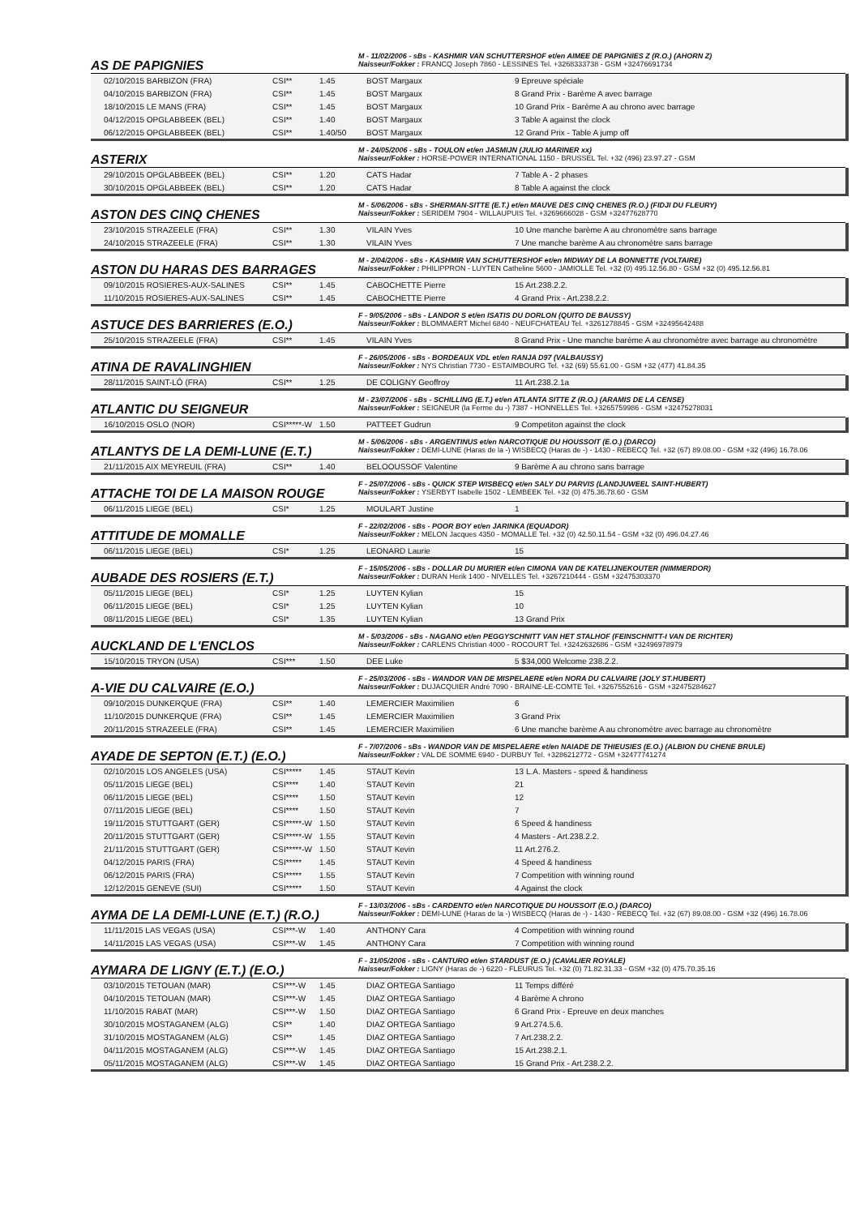AS DE PAPIGNIES
M - 11/02/2006 - sBs - KASHMIR VAN SCHUTTERSHOF et/en AIMEE DE PAPIGNIES Z (R.O.) (AHORN Z)
Naisseur/Fokker : FRANCQ Joseph 7860 - LESSINES Tel. +3268333738 - GSM +32476691734
| 02/10/2015 BARBIZON (FRA) | CSI** | 1.45 | BOST Margaux | 9 Epreuve spéciale |
| 04/10/2015 BARBIZON (FRA) | CSI** | 1.45 | BOST Margaux | 8 Grand Prix - Barème A avec barrage |
| 18/10/2015 LE MANS (FRA) | CSI** | 1.45 | BOST Margaux | 10 Grand Prix - Barème A au chrono avec barrage |
| 04/12/2015 OPGLABBEEK (BEL) | CSI** | 1.40 | BOST Margaux | 3 Table A against the clock |
| 06/12/2015 OPGLABBEEK (BEL) | CSI** | 1.40/50 | BOST Margaux | 12 Grand Prix - Table A jump off |
ASTERIX
M - 24/05/2006 - sBs - TOULON et/en JASMIJN (JULIO MARINER xx)
Naisseur/Fokker : HORSE-POWER INTERNATIONAL 1150 - BRUSSEL Tel. +32 (496) 23.97.27 - GSM
| 29/10/2015 OPGLABBEEK (BEL) | CSI** | 1.20 | CATS Hadar | 7 Table A - 2 phases |
| 30/10/2015 OPGLABBEEK (BEL) | CSI** | 1.20 | CATS Hadar | 8 Table A against the clock |
ASTON DES CINQ CHENES
M - 5/06/2006 - sBs - SHERMAN-SITTE (E.T.) et/en MAUVE DES CINQ CHENES (R.O.) (FIDJI DU FLEURY)
Naisseur/Fokker : SERIDEM 7904 - WILLAUPUIS Tel. +3269666028 - GSM +32477628770
| 23/10/2015 STRAZEELE (FRA) | CSI** | 1.30 | VILAIN Yves | 10 Une manche barème A au chronomètre sans barrage |
| 24/10/2015 STRAZEELE (FRA) | CSI** | 1.30 | VILAIN Yves | 7 Une manche barème A au chronomètre sans barrage |
ASTON DU HARAS DES BARRAGES
M - 2/04/2006 - sBs - KASHMIR VAN SCHUTTERSHOF et/en MIDWAY DE LA BONNETTE (VOLTAIRE)
Naisseur/Fokker : PHILIPPRON - LUYTEN Catheline 5600 - JAMIOLLE Tel. +32 (0) 495.12.56.80 - GSM +32 (0) 495.12.56.81
| 09/10/2015 ROSIERES-AUX-SALINES | CSI** | 1.45 | CABOCHETTE Pierre | 15 Art.238.2.2. |
| 11/10/2015 ROSIERES-AUX-SALINES | CSI** | 1.45 | CABOCHETTE Pierre | 4 Grand Prix - Art.238.2.2. |
ASTUCE DES BARRIERES (E.O.)
F - 9/05/2006 - sBs - LANDOR S et/en ISATIS DU DORLON (QUITO DE BAUSSY)
Naisseur/Fokker : BLOMMAERT Michel 6840 - NEUFCHATEAU Tel. +3261278845 - GSM +32495642488
| 25/10/2015 STRAZEELE (FRA) | CSI** | 1.45 | VILAIN Yves | 8 Grand Prix - Une manche barème A au chronomètre avec barrage au chronomètre |
ATINA DE RAVALINGHIEN
F - 26/05/2006 - sBs - BORDEAUX VDL et/en RANJA D97 (VALBAUSSY)
Naisseur/Fokker : NYS Christian 7730 - ESTAIMBOURG Tel. +32 (69) 55.61.00 - GSM +32 (477) 41.84.35
| 28/11/2015 SAINT-LÔ (FRA) | CSI** | 1.25 | DE COLIGNY Geoffroy | 11 Art.238.2.1a |
ATLANTIC DU SEIGNEUR
M - 23/07/2006 - sBs - SCHILLING (E.T.) et/en ATLANTA SITTE Z (R.O.) (ARAMIS DE LA CENSE)
Naisseur/Fokker : SEIGNEUR (la Ferme du -) 7387 - HONNELLES Tel. +3265759986 - GSM +32475278031
| 16/10/2015 OSLO (NOR) | CSI*****-W | 1.50 | PATTEET Gudrun | 9 Competiton against the clock |
ATLANTYS DE LA DEMI-LUNE (E.T.)
M - 5/06/2006 - sBs - ARGENTINUS et/en NARCOTIQUE DU HOUSSOIT (E.O.) (DARCO)
Naisseur/Fokker : DEMI-LUNE (Haras de la -) WISBECQ (Haras de -) - 1430 - REBECQ Tel. +32 (67) 89.08.00 - GSM +32 (496) 16.78.06
| 21/11/2015 AIX MEYREUIL (FRA) | CSI** | 1.40 | BELOOUSSOF Valentine | 9 Barème A au chrono sans barrage |
ATTACHE TOI DE LA MAISON ROUGE
F - 25/07/2006 - sBs - QUICK STEP WISBECQ et/en SALY DU PARVIS (LANDJUWEEL SAINT-HUBERT)
Naisseur/Fokker : YSERBYT Isabelle 1502 - LEMBEEK Tel. +32 (0) 475.36.78.60 - GSM
| 06/11/2015 LIEGE (BEL) | CSI* | 1.25 | MOULART Justine | 1 |
ATTITUDE DE MOMALLE
F - 22/02/2006 - sBs - POOR BOY et/en JARINKA (EQUADOR)
Naisseur/Fokker : MELON Jacques 4350 - MOMALLE Tel. +32 (0) 42.50.11.54 - GSM +32 (0) 496.04.27.46
| 06/11/2015 LIEGE (BEL) | CSI* | 1.25 | LEONARD Laurie | 15 |
AUBADE DES ROSIERS (E.T.)
F - 15/05/2006 - sBs - DOLLAR DU MURIER et/en CIMONA VAN DE KATELIJNEKOUTER (NIMMERDOR)
Naisseur/Fokker : DURAN Herik 1400 - NIVELLES Tel. +3267210444 - GSM +32475303370
| 05/11/2015 LIEGE (BEL) | CSI* | 1.25 | LUYTEN Kylian | 15 |
| 06/11/2015 LIEGE (BEL) | CSI* | 1.25 | LUYTEN Kylian | 10 |
| 08/11/2015 LIEGE (BEL) | CSI* | 1.35 | LUYTEN Kylian | 13 Grand Prix |
AUCKLAND DE L'ENCLOS
M - 5/03/2006 - sBs - NAGANO et/en PEGGYSCHNITT VAN HET STALHOF (FEINSCHNITT-I VAN DE RICHTER)
Naisseur/Fokker : CARLENS Christian 4000 - ROCOURT Tel. +3242632686 - GSM +32496978979
| 15/10/2015 TRYON (USA) | CSI*** | 1.50 | DEE Luke | 5 $34,000 Welcome 238.2.2. |
A-VIE DU CALVAIRE (E.O.)
F - 25/03/2006 - sBs - WANDOR VAN DE MISPELAERE et/en NORA DU CALVAIRE (JOLY ST.HUBERT)
Naisseur/Fokker : DUJACQUIER André 7090 - BRAINE-LE-COMTE Tel. +3267552616 - GSM +32475284627
| 09/10/2015 DUNKERQUE (FRA) | CSI** | 1.40 | LEMERCIER Maximilien | 6 |
| 11/10/2015 DUNKERQUE (FRA) | CSI** | 1.45 | LEMERCIER Maximilien | 3 Grand Prix |
| 20/11/2015 STRAZEELE (FRA) | CSI** | 1.45 | LEMERCIER Maximilien | 6 Une manche barème A au chronomètre avec barrage au chronomètre |
AYADE DE SEPTON (E.T.) (E.O.)
F - 7/07/2006 - sBs - WANDOR VAN DE MISPELAERE et/en NAIADE DE THIEUSIES (E.O.) (ALBION DU CHENE BRULE)
Naisseur/Fokker : VAL DE SOMME 6940 - DURBUY Tel. +3286212772 - GSM +32477741274
| 02/10/2015 LOS ANGELES (USA) | CSI***** | 1.45 | STAUT Kevin | 13 L.A. Masters - speed & handiness |
| 05/11/2015 LIEGE (BEL) | CSI**** | 1.40 | STAUT Kevin | 21 |
| 06/11/2015 LIEGE (BEL) | CSI**** | 1.50 | STAUT Kevin | 12 |
| 07/11/2015 LIEGE (BEL) | CSI**** | 1.50 | STAUT Kevin | 7 |
| 19/11/2015 STUTTGART (GER) | CSI*****-W | 1.50 | STAUT Kevin | 6 Speed & handiness |
| 20/11/2015 STUTTGART (GER) | CSI*****-W | 1.55 | STAUT Kevin | 4 Masters - Art.238.2.2. |
| 21/11/2015 STUTTGART (GER) | CSI*****-W | 1.50 | STAUT Kevin | 11 Art.276.2. |
| 04/12/2015 PARIS (FRA) | CSI***** | 1.45 | STAUT Kevin | 4 Speed & handiness |
| 06/12/2015 PARIS (FRA) | CSI***** | 1.55 | STAUT Kevin | 7 Competition with winning round |
| 12/12/2015 GENEVE (SUI) | CSI***** | 1.50 | STAUT Kevin | 4 Against the clock |
AYMA DE LA DEMI-LUNE (E.T.) (R.O.)
F - 13/03/2006 - sBs - CARDENTO et/en NARCOTIQUE DU HOUSSOIT (E.O.) (DARCO)
Naisseur/Fokker : DEMI-LUNE (Haras de la -) WISBECQ (Haras de -) - 1430 - REBECQ Tel. +32 (67) 89.08.00 - GSM +32 (496) 16.78.06
| 11/11/2015 LAS VEGAS (USA) | CSI***-W | 1.40 | ANTHONY Cara | 4 Competition with winning round |
| 14/11/2015 LAS VEGAS (USA) | CSI***-W | 1.45 | ANTHONY Cara | 7 Competition with winning round |
AYMARA DE LIGNY (E.T.) (E.O.)
F - 31/05/2006 - sBs - CANTURO et/en STARDUST (E.O.) (CAVALIER ROYALE)
Naisseur/Fokker : LIGNY (Haras de -) 6220 - FLEURUS Tel. +32 (0) 71.82.31.33 - GSM +32 (0) 475.70.35.16
| 03/10/2015 TETOUAN (MAR) | CSI***-W | 1.45 | DIAZ ORTEGA Santiago | 11 Temps différé |
| 04/10/2015 TETOUAN (MAR) | CSI***-W | 1.45 | DIAZ ORTEGA Santiago | 4 Barème A chrono |
| 11/10/2015 RABAT (MAR) | CSI***-W | 1.50 | DIAZ ORTEGA Santiago | 6 Grand Prix - Epreuve en deux manches |
| 30/10/2015 MOSTAGANEM (ALG) | CSI** | 1.40 | DIAZ ORTEGA Santiago | 9 Art.274.5.6. |
| 31/10/2015 MOSTAGANEM (ALG) | CSI** | 1.45 | DIAZ ORTEGA Santiago | 7 Art.238.2.2. |
| 04/11/2015 MOSTAGANEM (ALG) | CSI***-W | 1.45 | DIAZ ORTEGA Santiago | 15 Art.238.2.1. |
| 05/11/2015 MOSTAGANEM (ALG) | CSI***-W | 1.45 | DIAZ ORTEGA Santiago | 15 Grand Prix - Art.238.2.2. |